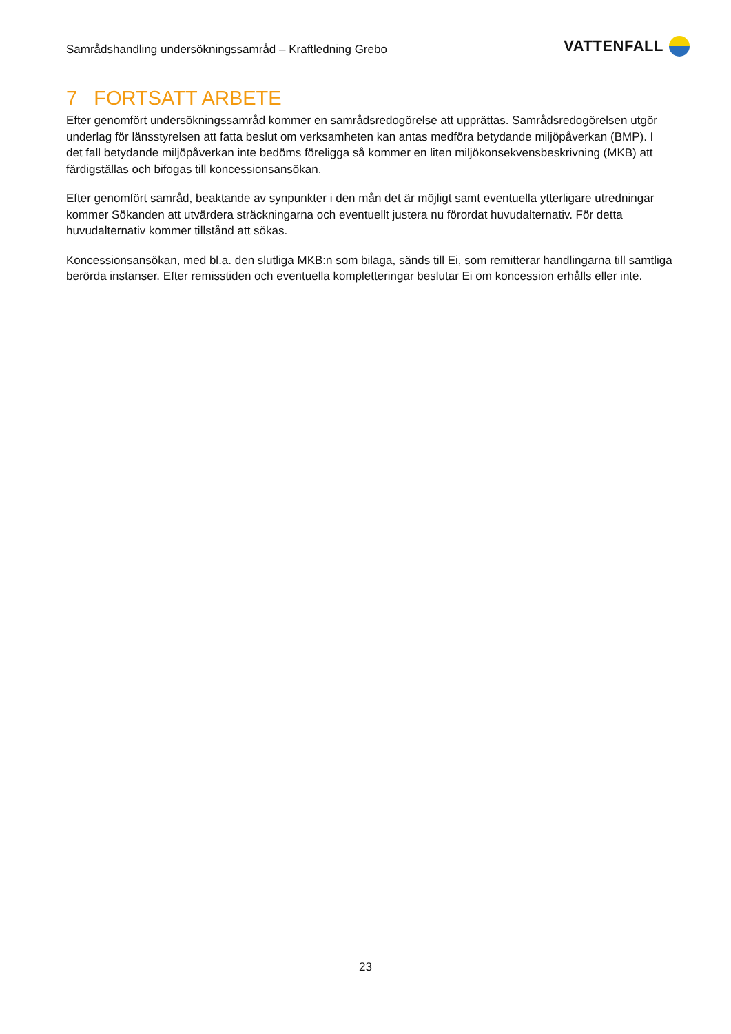Samrådshandling undersökningssamråd – Kraftledning Grebo
VATTENFALL
7 FORTSATT ARBETE
Efter genomfört undersökningssamråd kommer en samrådsredogörelse att upprättas. Samrådsredogörelsen utgör underlag för länsstyrelsen att fatta beslut om verksamheten kan antas medföra betydande miljöpåverkan (BMP). I det fall betydande miljöpåverkan inte bedöms föreligga så kommer en liten miljökonsekvensbeskrivning (MKB) att färdigställas och bifogas till koncessionsansökan.
Efter genomfört samråd, beaktande av synpunkter i den mån det är möjligt samt eventuella ytterligare utredningar kommer Sökanden att utvärdera sträckningarna och eventuellt justera nu förordat huvudalternativ. För detta huvudalternativ kommer tillstånd att sökas.
Koncessionsansökan, med bl.a. den slutliga MKB:n som bilaga, sänds till Ei, som remitterar handlingarna till samtliga berörda instanser. Efter remisstiden och eventuella kompletteringar beslutar Ei om koncession erhålls eller inte.
23